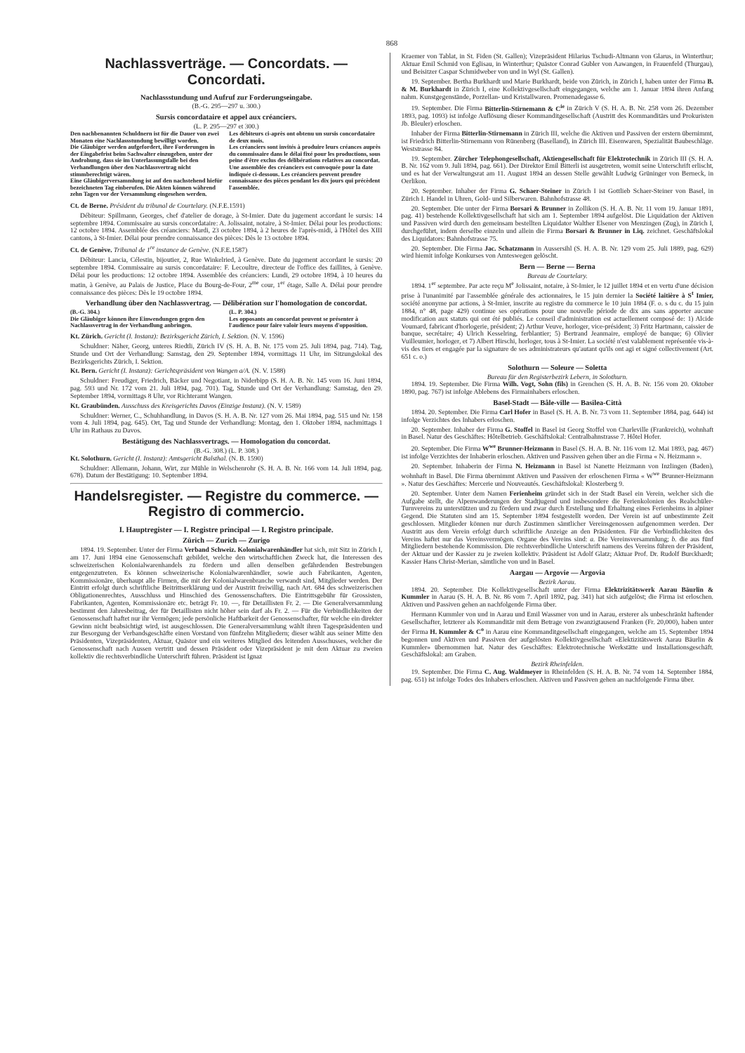868
Nachlassverträge. — Concordats. — Concordati.
Nachlassstundung und Aufruf zur Forderungseingabe.
(B.-G. 295—297 u. 300.)
Sursis concordataire et appel aux créanciers.
(L. P. 295—297 et 300.)
Den nachbenannten Schuldnern ist für die Dauer von zwei Monaten eine Nachlassstundung bewilligt worden.
Die Gläubiger werden aufgefordert, ihre Forderungen in der Eingabefrist beim Sachwalter einzugeben, unter der Androhung, dass sie im Unterlassungsfalle bei den Verhandlungen über den Nachlassvertrag nicht stimmberechtigt wären.
Eine Gläubigerversammlung ist auf den nachstehend hiefür bezeichneten Tag einberufen. Die Akten können während zehn Tagen vor der Versammlung eingesehen werden.
Les débiteurs ci-après ont obtenu un sursis concordataire de deux mois.
Les créanciers sont invités à produire leurs créances auprès du commissaire dans le délai fixé pour les productions, sous peine d'être exclus des délibérations relatives au concordat.
Une assemblée des créanciers est convoquée pour la date indiquée ci-dessous. Les créanciers peuvent prendre connaissance des pièces pendant les dix jours qui précèdent l'assemblée.
Ct. de Berne. Président du tribunal de Courtelary. (N.F.E.1591)
Débiteur: Spillmann, Georges, chef d'atelier de dorage, à St-Imier. Date du jugement accordant le sursis: 14 septembre 1894. Commissaire au sursis concordataire: A. Jolissaint, notaire, à St-Imier. Délai pour les productions: 12 octobre 1894. Assemblée des créanciers: Mardi, 23 octobre 1894, à 2 heures de l'après-midi, à l'Hôtel des XIII cantons, à St-Imier. Délai pour prendre connaissance des pièces: Dès le 13 octobre 1894.
Ct. de Genève. Tribunal de 1<sup>re</sup> instance de Genève. (N.F.E.1587)
Débiteur: Lancia, Célestin, bijoutier, 2, Rue Winkelried, à Genève. Date du jugement accordant le sursis: 20 septembre 1894. Commissaire au sursis concordataire: F. Lecoultre, directeur de l'office des faillites, à Genève. Délai pour les productions: 12 octobre 1894. Assemblée des créanciers: Lundi, 29 octobre 1894, à 10 heures du matin, à Genève, au Palais de Justice, Place du Bourg-de-Four, 2<sup>me</sup> cour, 1<sup>er</sup> étage, Salle A. Délai pour prendre connaissance des pièces: Dès le 19 octobre 1894.
Verhandlung über den Nachlassvertrag. — Délibération sur l'homologation de concordat.
(B.-G. 304.)
Die Gläubiger können ihre Einwendungen gegen den Nachlassvertrag in der Verhandlung anbringen.
(L. P. 304.)
Les opposants au concordat peuvent se présenter à l'audience pour faire valoir leurs moyens d'opposition.
Kt. Zürich. Gericht (I. Instanz): Bezirksgericht Zürich, I. Sektion. (N. V. 1596)
Schuldner: Näher, Georg, unteres Riedtli, Zürich IV (S. H. A. B. Nr. 175 vom 25. Juli 1894, pag. 714). Tag, Stunde und Ort der Verhandlung: Samstag, den 29. September 1894, vormittags 11 Uhr, im Sitzungslokal des Bezirksgerichts Zürich, I. Sektion.
Kt. Bern. Gericht (I. Instanz): Gerichtspräsident von Wangen a/A. (N. V. 1588)
Schuldner: Freudiger, Friedrich, Bäcker und Negotiant, in Niderbipp (S. H. A. B. Nr. 145 vom 16. Juni 1894, pag. 593 und Nr. 172 vom 21. Juli 1894, pag. 701). Tag, Stunde und Ort der Verhandlung: Samstag, den 29. September 1894, vormittags 8 Uhr, vor Richteramt Wangen.
Kt. Graubünden. Ausschuss des Kreisgerichts Davos (Einzige Instanz). (N. V. 1589)
Schuldner: Werner, C., Schuhhandlung, in Davos (S. H. A. B. Nr. 127 vom 26. Mai 1894, pag. 515 und Nr. 158 vom 4. Juli 1894, pag. 645). Ort, Tag und Stunde der Verhandlung: Montag, den 1. Oktober 1894, nachmittags 1 Uhr im Rathaus zu Davos.
Bestätigung des Nachlassvertrags. — Homologation du concordat.
(B.-G. 308.) (L. P. 308.)
Kt. Solothurn. Gericht (I. Instanz): Amtsgericht Balsthal. (N. B. 1590)
Schuldner: Allemann, Johann, Wirt, zur Mühle in Welschenrohr (S. H. A. B. Nr. 166 vom 14. Juli 1894, pag. 678). Datum der Bestätigung: 10. September 1894.
Handelsregister. — Registre du commerce. — Registro di commercio.
I. Hauptregister — I. Registre principal — I. Registro principale.
Zürich — Zurich — Zurigo
1894. 19. September. Unter der Firma Verband Schweiz. Kolonialwarenhändler hat sich, mit Sitz in Zürich I, am 17. Juni 1894 eine Genossenschaft gebildet, welche den wirtschaftlichen Zweck hat, die Interessen des schweizerischen Kolonialwarenhandels zu fördern und allen denselben gefährdenden Bestrebungen entgegenzutreten. Es können schweizerische Kolonialwarenhändler, sowie auch Fabrikanten, Agenten, Kommissionäre, überhaupt alle Firmen, die mit der Kolonialwarenbranche verwandt sind, Mitglieder werden. Der Eintritt erfolgt durch schriftliche Beitrittserklärung und der Austritt freiwillig, nach Art. 684 des schweizerischen Obligationenrechtes, Ausschluss und Hinschied des Genossenschafters. Die Eintrittsgebühr für Grossisten, Fabrikanten, Agenten, Kommissionäre etc. beträgt Fr. 10. —, für Detaillisten Fr. 2. — Die Generalversammlung bestimmt den Jahresbeitrag, der für Detaillisten nicht höher sein darf als Fr. 2. — Für die Verbindlichkeiten der Genossenschaft haftet nur ihr Vermögen; jede persönliche Haftbarkeit der Genossenschafter, für welche ein direkter Gewinn nicht beabsichtigt wird, ist ausgeschlossen. Die Generalversammlung wählt ihren Tagespräsidenten und zur Besorgung der Verbandsgeschäfte einen Vorstand von fünfzehn Mitgliedern; dieser wählt aus seiner Mitte den Präsidenten, Vizepräsidenten, Aktuar, Quästor und ein weiteres Mitglied des leitenden Ausschusses, welcher die Genossenschaft nach Aussen vertritt und dessen Präsident oder Vizepräsident je mit dem Aktuar zu zweien kollektiv die rechtsverbindliche Unterschrift führen. Präsident ist Ignaz
Kraemer von Tablat, in St. Fiden (St. Gallen); Vizepräsident Hilarius Tschudi-Altmann von Glarus, in Winterthur; Aktuar Emil Schmid von Eglisau, in Winterthur; Quästor Conrad Gubler von Aawangen, in Frauenfeld (Thurgau), und Beisitzer Caspar Schmidweber von und in Wyl (St. Gallen).
19. September. Bertha Burkhardt und Marie Burkhardt, beide von Zürich, in Zürich I, haben unter der Firma B. & M. Burkhardt in Zürich I, eine Kollektivgesellschaft eingegangen, welche am 1. Januar 1894 ihren Anfang nahm. Kunstgegenstände, Porzellan- und Kristallwaren. Promenadegasse 6.
19. September. Die Firma Bitterlin-Stirnemann & C<sup>ie</sup> in Zürich V (S. H. A. B. Nr. 258 vom 26. Dezember 1893, pag. 1093) ist infolge Auflösung dieser Kommanditgesellschaft (Austritt des Kommanditärs und Prokuristen Jb. Bleuler) erloschen.
Inhaber der Firma Bitterlin-Stirnemann in Zürich III, welche die Aktiven und Passiven der erstern übernimmt, ist Friedrich Bitterlin-Stirnemann von Rünenberg (Baselland), in Zürich III. Eisenwaren, Spezialität Baubeschläge. Weststrasse 84.
19. September. Zürcher Telephongesellschaft, Aktiengesellschaft für Elektrotechnik in Zürich III (S. H. A. B. Nr. 162 vom 9. Juli 1894, pag. 661). Der Direktor Emil Bitterli ist ausgetreten, womit seine Unterschrift erlischt, und es hat der Verwaltungsrat am 11. August 1894 an dessen Stelle gewählt Ludwig Grüninger von Berneck, in Oerlikon.
20. September. Inhaber der Firma G. Schaer-Steiner in Zürich I ist Gottlieb Schaer-Steiner von Basel, in Zürich I. Handel in Uhren, Gold- und Silberwaren. Bahnhofstrasse 48.
20. September. Die unter der Firma Borsari & Brunner in Zollikon (S. H. A. B. Nr. 11 vom 19. Januar 1891, pag. 41) bestehende Kollektivgesellschaft hat sich am 1. September 1894 aufgelöst. Die Liquidation der Aktiven und Passiven wird durch den gemeinsam bestellten Liquidator Walther Elsener von Menzingen (Zug), in Zürich I, durchgeführt, indem derselbe einzeln und allein die Firma Borsari & Brunner in Liq. zeichnet. Geschäftslokal des Liquidators: Bahnhofstrasse 75.
20. September. Die Firma Jac. Schatzmann in Aussersihl (S. H. A. B. Nr. 129 vom 25. Juli 1889, pag. 629) wird hiemit infolge Konkurses von Amteswegen gelöscht.
Bern — Berne — Berna
Bureau de Courtelary.
1894. 1<sup>er</sup> septembre. Par acte reçu M<sup>e</sup> Jolissaint, notaire, à St-Imier, le 12 juillet 1894 et en vertu d'une décision prise à l'unanimité par l'assemblée générale des actionnaires, le 15 juin dernier la Société laitière à S<sup>t</sup> Imier, société anonyme par actions, à St-Imier, inscrite au registre du commerce le 10 juin 1884 (F. o. s du c. du 15 juin 1884, n° 48, page 429) continue ses opérations pour une nouvelle période de dix ans sans apporter aucune modification aux statuts qui ont été publiés. Le conseil d'administration est actuellement composé de: 1) Alcide Voumard, fabricant d'horlogerie, président; 2) Arthur Veuve, horloger, vice-président; 3) Fritz Hartmann, caissier de banque, secrétaire; 4) Ulrich Kesselring, ferblantier; 5) Bertrand Jeanmaire, employé de banque; 6) Olivier Vuilleumier, horloger, et 7) Albert Hirschi, horloger, tous à St-Imier. La société n'est valablement représentée vis-à-vis des tiers et engagée par la signature de ses administrateurs qu'autant qu'ils ont agi et signé collectivement (Art. 651 c. o.)
Solothurn — Soleure — Soletta
Bureau für den Registerbezirk Lebern, in Solothurn.
1894. 19. September. Die Firma Wilh. Vogt, Sohn (fils) in Grenchen (S. H. A. B. Nr. 156 vom 20. Oktober 1890, pag. 767) ist infolge Ablebens des Firmainhabers erloschen.
Basel-Stadt — Bâle-ville — Basilea-Città
1894. 20. September. Die Firma Carl Hofer in Basel (S. H. A. B. Nr. 73 vom 11. September 1884, pag. 644) ist infolge Verzichtes des Inhabers erloschen.
20. September. Inhaber der Firma G. Stoffel in Basel ist Georg Stoffel von Charleville (Frankreich), wohnhaft in Basel. Natur des Geschäftes: Hôtelbetrieb. Geschäftslokal: Centralbahnstrasse 7. Hôtel Hofer.
20. September. Die Firma W<sup>we</sup> Brunner-Heizmann in Basel (S. H. A. B. Nr. 116 vom 12. Mai 1893, pag. 467) ist infolge Verzichtes der Inhaberin erloschen. Aktiven und Passiven gehen über an die Firma « N. Heizmann ».
20. September. Inhaberin der Firma N. Heizmann in Basel ist Nanette Heizmann von Inzlingen (Baden), wohnhaft in Basel. Die Firma übernimmt Aktiven und Passiven der erloschenen Firma « W<sup>we</sup> Brunner-Heizmann ». Natur des Geschäftes: Mercerie und Nouveautés. Geschäftslokal: Klosterberg 9.
20. September. Unter dem Namen Ferienheim gründet sich in der Stadt Basel ein Verein, welcher sich die Aufgabe stellt, die Alpenwanderungen der Stadtjugend und insbesondere die Ferienkolonien des Realschüler-Turnvereins zu unterstützen und zu fördern und zwar durch Erstellung und Erhaltung eines Ferienheims in alpiner Gegend. Die Statuten sind am 15. September 1894 festgestellt worden. Der Verein ist auf unbestimmte Zeit geschlossen. Mitglieder können nur durch Zustimmen sämtlicher Vereinsgenossen aufgenommen werden. Der Austritt aus dem Verein erfolgt durch schriftliche Anzeige an den Präsidenten. Für die Verbindlichkeiten des Vereins haftet nur das Vereinsvermögen. Organe des Vereins sind: a. Die Vereinsversammlung; b. die aus fünf Mitgliedern bestehende Kommission. Die rechtsverbindliche Unterschrift namens des Vereins führen der Präsident, der Aktuar und der Kassier zu je zweien kollektiv. Präsident ist Adolf Glatz; Aktuar Prof. Dr. Rudolf Burckhardt; Kassier Hans Christ-Merian, sämtliche von und in Basel.
Aargau — Argovie — Argovia
Bezirk Aarau.
1894. 20. September. Die Kollektivgesellschaft unter der Firma Elektrizitätswerk Aarau Bäurlin & Kummler in Aarau (S. H. A. B. Nr. 86 vom 7. April 1892, pag. 341) hat sich aufgelöst; die Firma ist erloschen. Aktiven und Passiven gehen an nachfolgende Firma über.
Hermann Kummler von und in Aarau und Emil Wassmer von und in Aarau, ersterer als unbeschränkt haftender Gesellschafter, letzterer als Kommanditär mit dem Betrage von zwanzigtausend Franken (Fr. 20,000), haben unter der Firma H. Kummler & C<sup>o</sup> in Aarau eine Kommanditgesellschaft eingegangen, welche am 15. September 1894 begonnen und Aktiven und Passiven der aufgelösten Kollektivgesellschaft «Elektizitätswerk Aarau Bäurlin & Kummler» übernommen hat. Natur des Geschäftes: Elektrotechnische Werkstätte und Installationsgeschäft. Geschäftslokal: am Graben.
Bezirk Rheinfelden.
19. September. Die Firma C. Aug. Waldmeyer in Rheinfelden (S. H. A. B. Nr. 74 vom 14. September 1884, pag. 651) ist infolge Todes des Inhabers erloschen. Aktiven und Passiven gehen an nachfolgende Firma über.